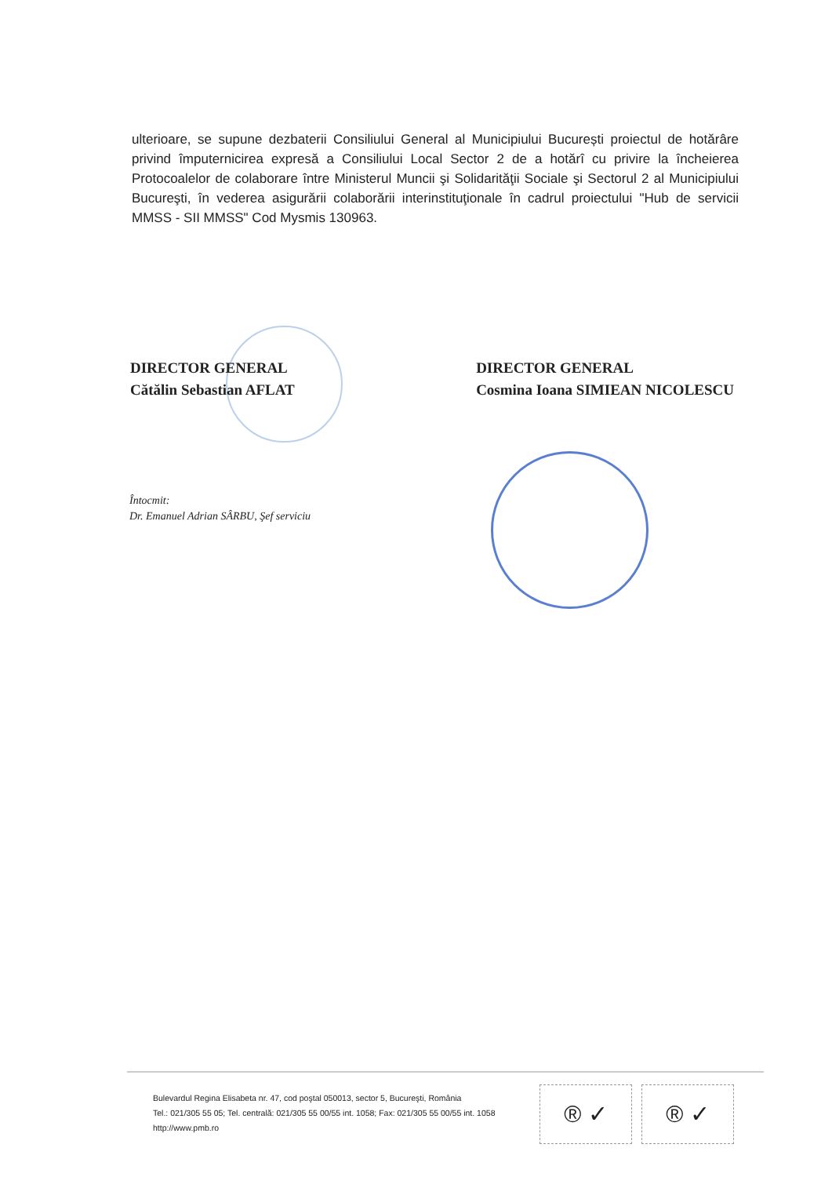ulterioare, se supune dezbaterii Consiliului General al Municipiului București proiectul de hotărâre privind împuternicirea expresă a Consiliului Local Sector 2 de a hotărî cu privire la încheierea Protocoalelor de colaborare între Ministerul Muncii şi Solidarităţii Sociale şi Sectorul 2 al Municipiului Bucureşti, în vederea asigurării colaborării interinstituţionale în cadrul proiectului "Hub de servicii MMSS - SII MMSS" Cod Mysmis 130963.
DIRECTOR GENERAL
Cătălin Sebastian AFLAT
DIRECTOR GENERAL
Cosmina Ioana SIMIEAN NICOLESCU
Întocmit:
Dr. Emanuel Adrian SÂRBU, Şef serviciu
Bulevardul Regina Elisabeta nr. 47, cod poştal 050013, sector 5, Bucureşti, România
Tel.: 021/305 55 05; Tel. centrală: 021/305 55 00/55 int. 1058; Fax: 021/305 55 00/55 int. 1058
http://www.pmb.ro
® ✓ ® ✓